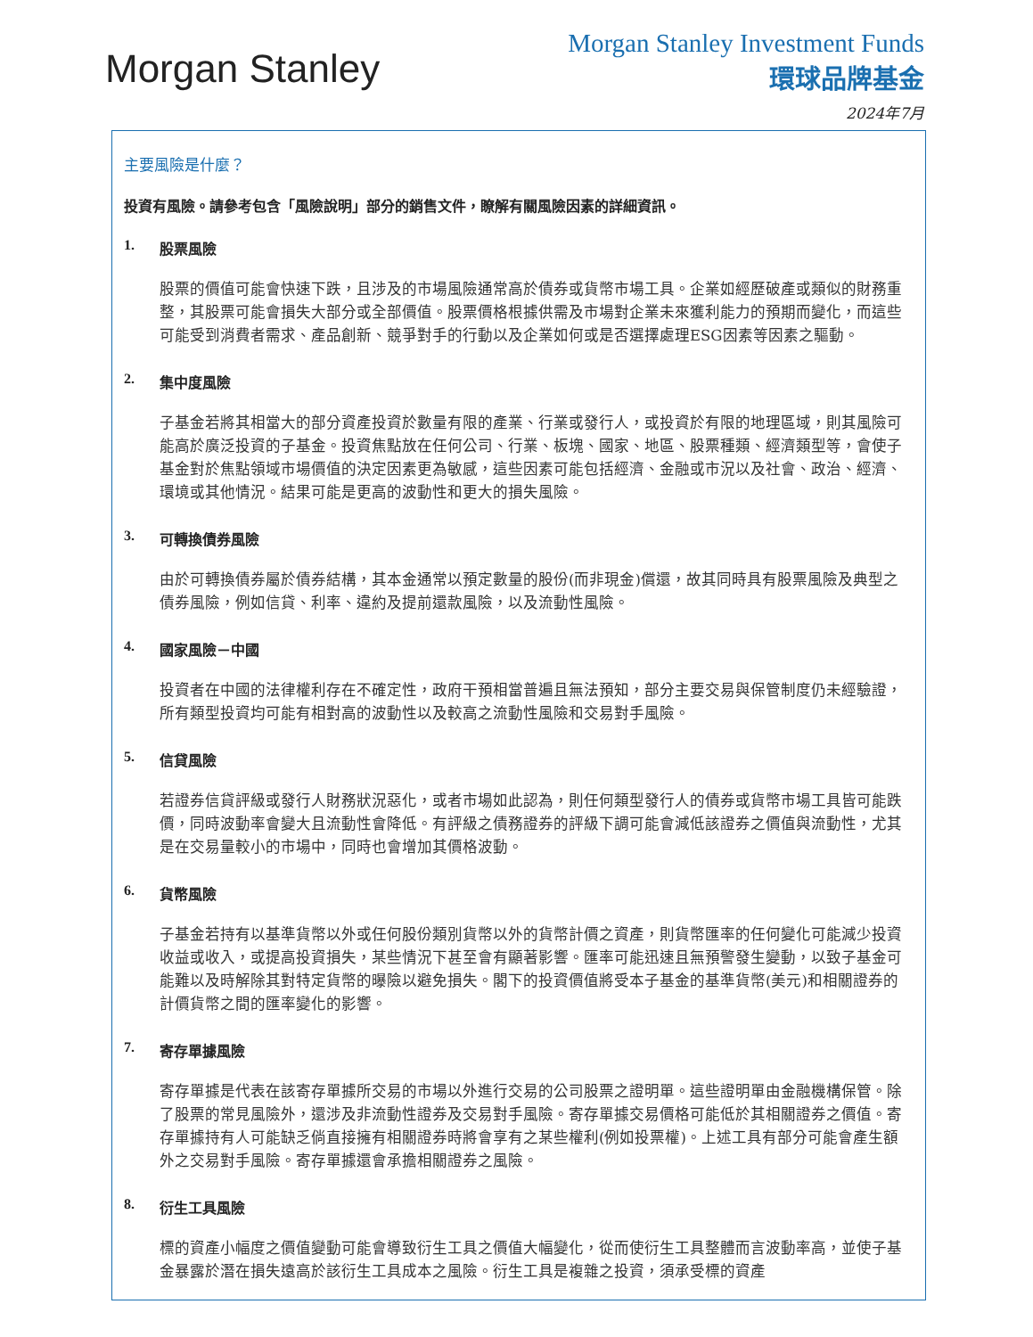Morgan Stanley
Morgan Stanley Investment Funds
環球品牌基金
2024年7月
主要風險是什麼？
投資有風險。請參考包含「風險說明」部分的銷售文件，瞭解有關風險因素的詳細資訊。
1. 股票風險
股票的價值可能會快速下跌，且涉及的市場風險通常高於債券或貨幣市場工具。企業如經歷破產或類似的財務重整，其股票可能會損失大部分或全部價值。股票價格根據供需及市場對企業未來獲利能力的預期而變化，而這些可能受到消費者需求、產品創新、競爭對手的行動以及企業如何或是否選擇處理ESG因素等因素之驅動。
2. 集中度風險
子基金若將其相當大的部分資產投資於數量有限的產業、行業或發行人，或投資於有限的地理區域，則其風險可能高於廣泛投資的子基金。投資焦點放在任何公司、行業、板塊、國家、地區、股票種類、經濟類型等，會使子基金對於焦點領域市場價值的決定因素更為敏感，這些因素可能包括經濟、金融或市況以及社會、政治、經濟、環境或其他情況。結果可能是更高的波動性和更大的損失風險。
3. 可轉換債券風險
由於可轉換債券屬於債券結構，其本金通常以預定數量的股份(而非現金)償還，故其同時具有股票風險及典型之債券風險，例如信貸、利率、違約及提前還款風險，以及流動性風險。
4. 國家風險－中國
投資者在中國的法律權利存在不確定性，政府干預相當普遍且無法預知，部分主要交易與保管制度仍未經驗證，所有類型投資均可能有相對高的波動性以及較高之流動性風險和交易對手風險。
5. 信貸風險
若證券信貸評級或發行人財務狀況惡化，或者市場如此認為，則任何類型發行人的債券或貨幣市場工具皆可能跌價，同時波動率會變大且流動性會降低。有評級之債務證券的評級下調可能會減低該證券之價值與流動性，尤其是在交易量較小的市場中，同時也會增加其價格波動。
6. 貨幣風險
子基金若持有以基準貨幣以外或任何股份類別貨幣以外的貨幣計價之資產，則貨幣匯率的任何變化可能減少投資收益或收入，或提高投資損失，某些情況下甚至會有顯著影響。匯率可能迅速且無預警發生變動，以致子基金可能難以及時解除其對特定貨幣的曝險以避免損失。閣下的投資價值將受本子基金的基準貨幣(美元)和相關證券的計價貨幣之間的匯率變化的影響。
7. 寄存單據風險
寄存單據是代表在該寄存單據所交易的市場以外進行交易的公司股票之證明單。這些證明單由金融機構保管。除了股票的常見風險外，還涉及非流動性證券及交易對手風險。寄存單據交易價格可能低於其相關證券之價值。寄存單據持有人可能缺乏倘直接擁有相關證券時將會享有之某些權利(例如投票權)。上述工具有部分可能會產生額外之交易對手風險。寄存單據還會承擔相關證券之風險。
8. 衍生工具風險
標的資產小幅度之價值變動可能會導致衍生工具之價值大幅變化，從而使衍生工具整體而言波動率高，並使子基金暴露於潛在損失遠高於該衍生工具成本之風險。衍生工具是複雜之投資，須承受標的資產